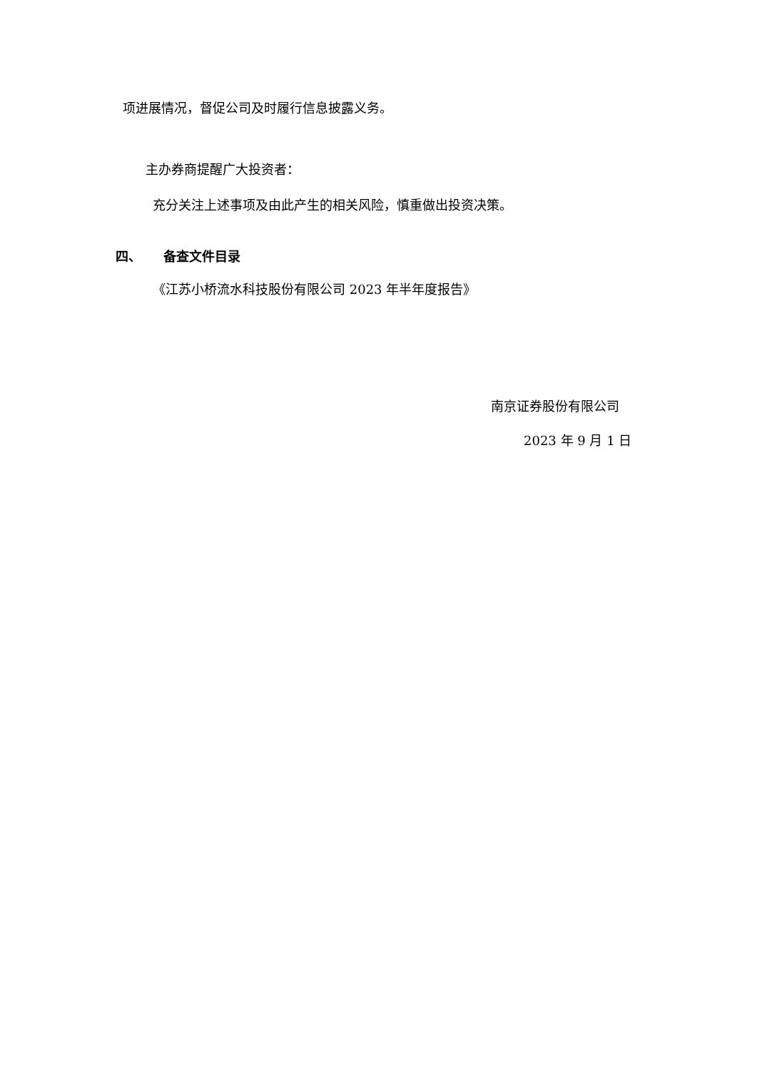项进展情况，督促公司及时履行信息披露义务。
主办券商提醒广大投资者：
充分关注上述事项及由此产生的相关风险，慎重做出投资决策。
四、 备查文件目录
《江苏小桥流水科技股份有限公司 2023 年半年度报告》
南京证券股份有限公司
2023 年 9 月 1 日